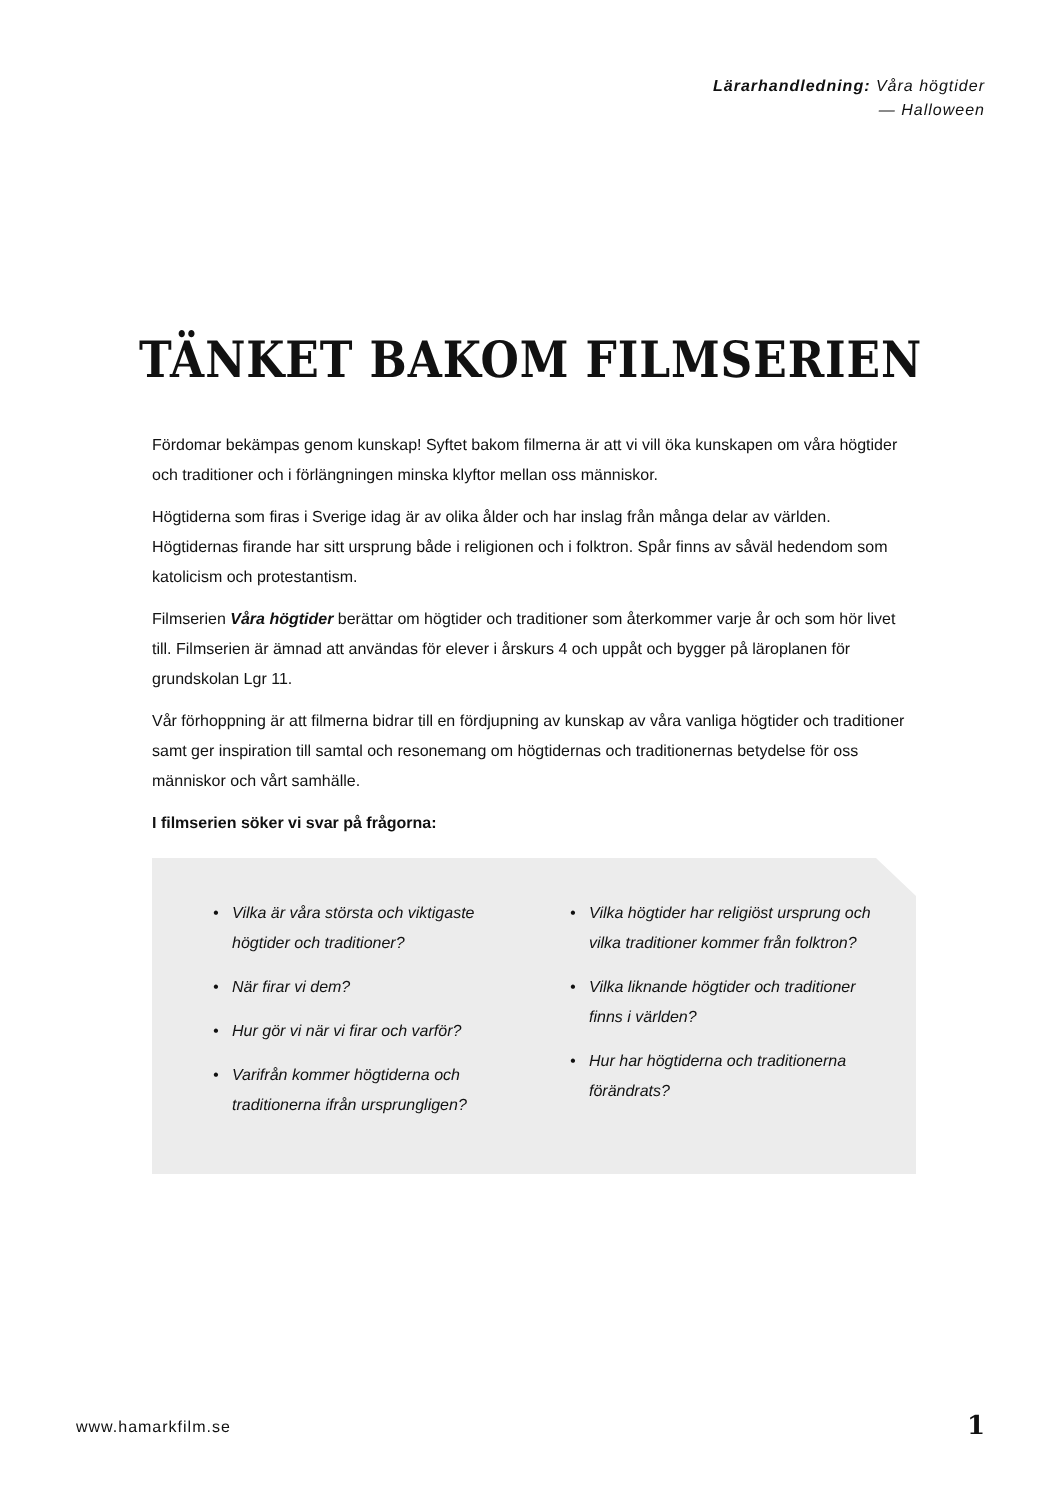Lärarhandledning: Våra högtider
— Halloween
TÄNKET BAKOM FILMSERIEN
Fördomar bekämpas genom kunskap! Syftet bakom filmerna är att vi vill öka kunskapen om våra högtider och traditioner och i förlängningen minska klyftor mellan oss människor.
Högtiderna som firas i Sverige idag är av olika ålder och har inslag från många delar av världen. Högtidernas firande har sitt ursprung både i religionen och i folktron. Spår finns av såväl hedendom som katolicism och protestantism.
Filmserien Våra högtider berättar om högtider och traditioner som återkommer varje år och som hör livet till. Filmserien är ämnad att användas för elever i årskurs 4 och uppåt och bygger på läroplanen för grundskolan Lgr 11.
Vår förhoppning är att filmerna bidrar till en fördjupning av kunskap av våra vanliga högtider och traditioner samt ger inspiration till samtal och resonemang om högtidernas och traditionernas betydelse för oss människor och vårt samhälle.
I filmserien söker vi svar på frågorna:
Vilka är våra största och viktigaste högtider och traditioner?
När firar vi dem?
Hur gör vi när vi firar och varför?
Varifrån kommer högtiderna och traditionerna ifrån ursprungligen?
Vilka högtider har religiöst ursprung och vilka traditioner kommer från folktron?
Vilka liknande högtider och traditioner finns i världen?
Hur har högtiderna och traditionerna förändrats?
www.hamarkfilm.se 1